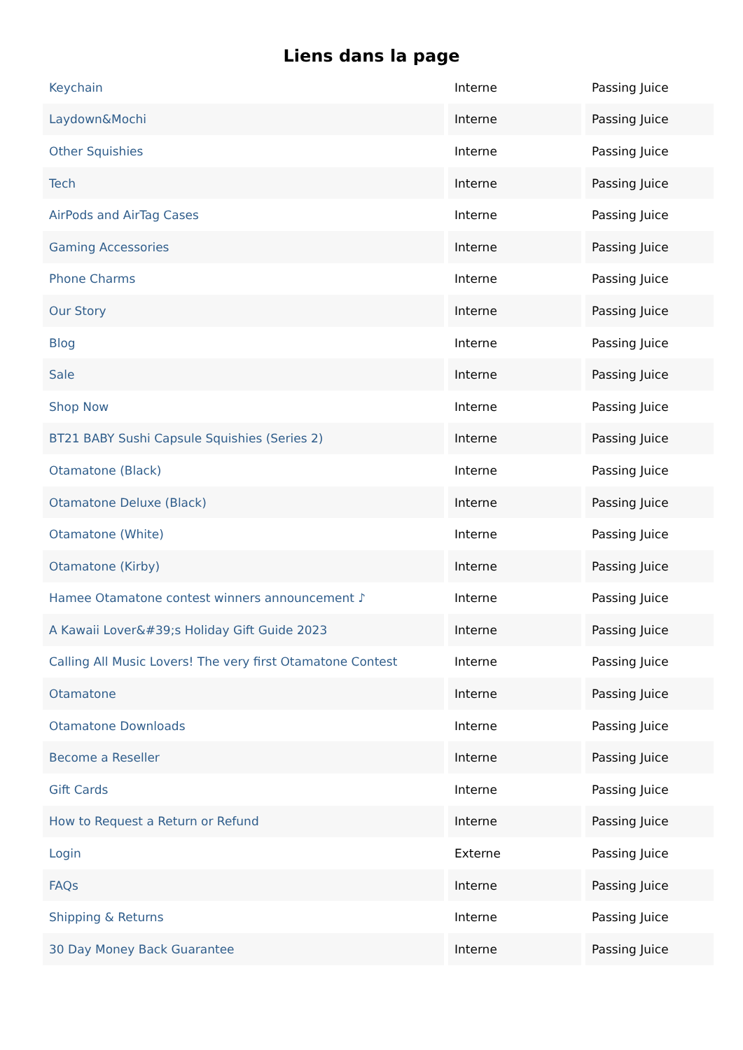Liens dans la page
| Keychain | Interne | Passing Juice |
| Laydown&Mochi | Interne | Passing Juice |
| Other Squishies | Interne | Passing Juice |
| Tech | Interne | Passing Juice |
| AirPods and AirTag Cases | Interne | Passing Juice |
| Gaming Accessories | Interne | Passing Juice |
| Phone Charms | Interne | Passing Juice |
| Our Story | Interne | Passing Juice |
| Blog | Interne | Passing Juice |
| Sale | Interne | Passing Juice |
| Shop Now | Interne | Passing Juice |
| BT21 BABY Sushi Capsule Squishies (Series 2) | Interne | Passing Juice |
| Otamatone (Black) | Interne | Passing Juice |
| Otamatone Deluxe (Black) | Interne | Passing Juice |
| Otamatone (White) | Interne | Passing Juice |
| Otamatone (Kirby) | Interne | Passing Juice |
| Hamee Otamatone contest winners announcement ♪ | Interne | Passing Juice |
| A Kawaii Lover&#39;s Holiday Gift Guide 2023 | Interne | Passing Juice |
| Calling All Music Lovers! The very first Otamatone Contest | Interne | Passing Juice |
| Otamatone | Interne | Passing Juice |
| Otamatone Downloads | Interne | Passing Juice |
| Become a Reseller | Interne | Passing Juice |
| Gift Cards | Interne | Passing Juice |
| How to Request a Return or Refund | Interne | Passing Juice |
| Login | Externe | Passing Juice |
| FAQs | Interne | Passing Juice |
| Shipping & Returns | Interne | Passing Juice |
| 30 Day Money Back Guarantee | Interne | Passing Juice |